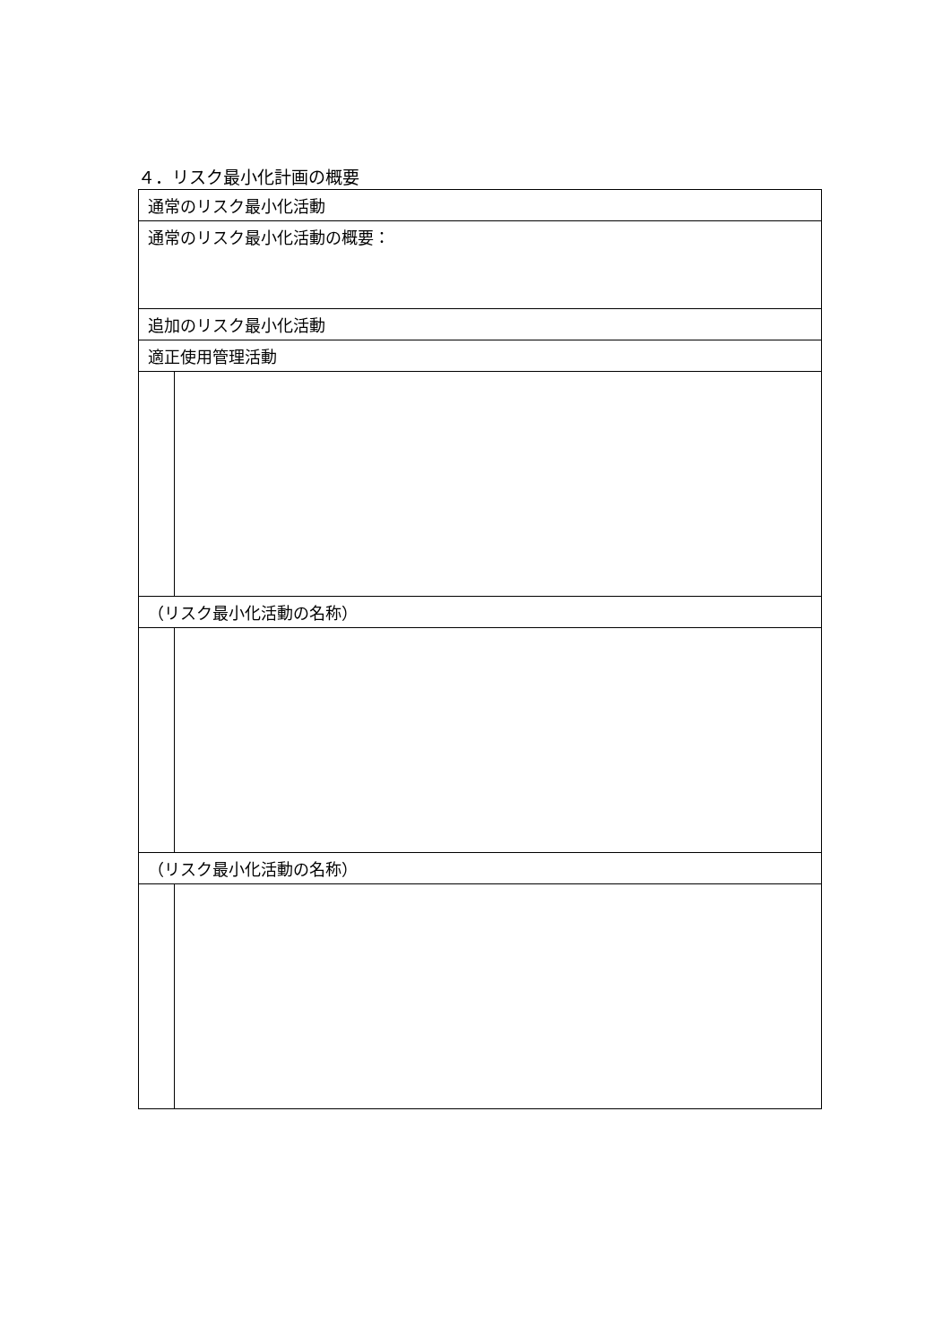４．リスク最小化計画の概要
| 通常のリスク最小化活動 | |
| 通常のリスク最小化活動の概要： | |
| 追加のリスク最小化活動 | |
| 適正使用管理活動 | |
| （リスク最小化活動の名称） | |
| （リスク最小化活動の名称） | |